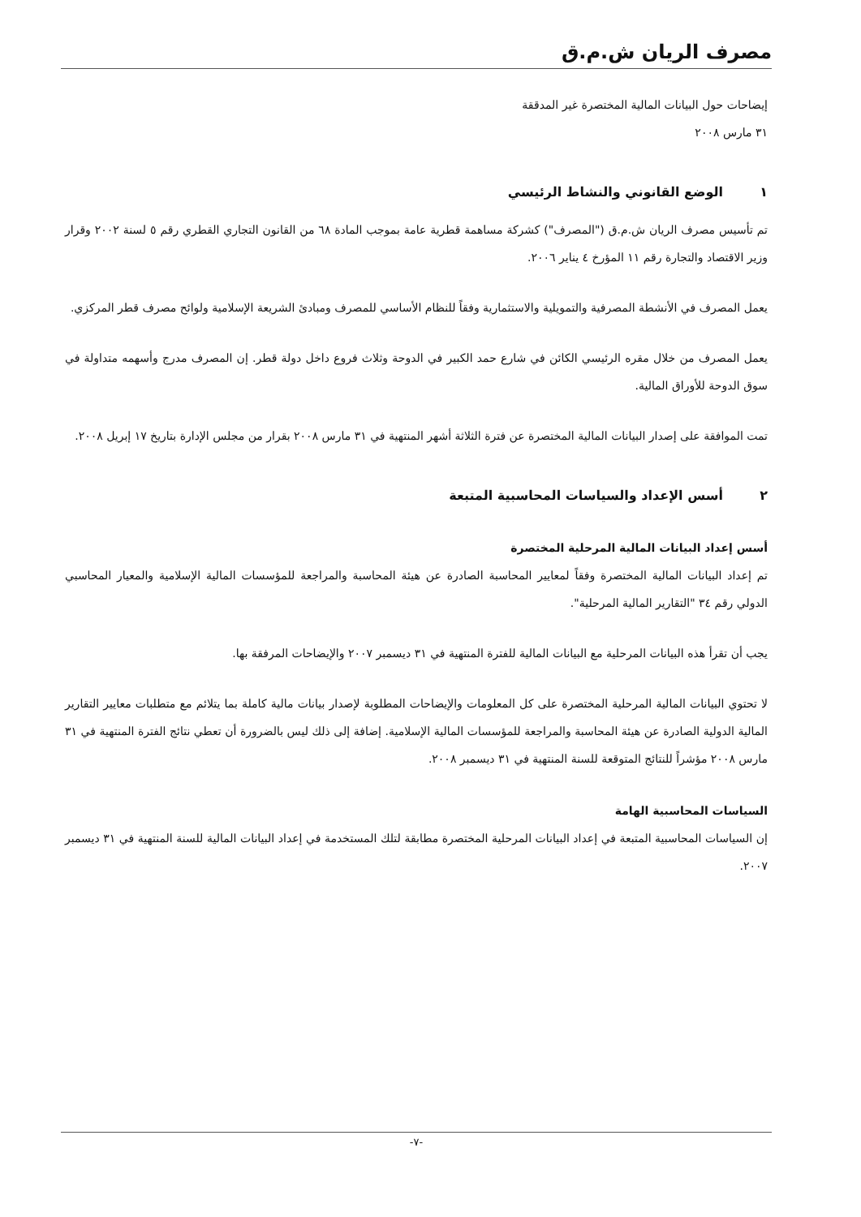مصرف الريان ش.م.ق
إيضاحات حول البيانات المالية المختصرة غير المدققة
٣١ مارس ٢٠٠٨
١ الوضع القانوني والنشاط الرئيسي
تم تأسيس مصرف الريان ش.م.ق ("المصرف") كشركة مساهمة قطرية عامة بموجب المادة ٦٨ من القانون التجاري القطري رقم ٥ لسنة ٢٠٠٢ وقرار وزير الاقتصاد والتجارة رقم ١١ المؤرخ ٤ يناير ٢٠٠٦.
يعمل المصرف في الأنشطة المصرفية والتمويلية والاستثمارية وفقاً للنظام الأساسي للمصرف ومبادئ الشريعة الإسلامية ولوائح مصرف قطر المركزي.
يعمل المصرف من خلال مقره الرئيسي الكائن في شارع حمد الكبير في الدوحة وثلاث فروع داخل دولة قطر. إن المصرف مدرج وأسهمه متداولة في سوق الدوحة للأوراق المالية.
تمت الموافقة على إصدار البيانات المالية المختصرة عن فترة الثلاثة أشهر المنتهية في ٣١ مارس ٢٠٠٨ بقرار من مجلس الإدارة بتاريخ ١٧ إبريل ٢٠٠٨.
٢ أسس الإعداد والسياسات المحاسبية المتبعة
أسس إعداد البيانات المالية المرحلية المختصرة
تم إعداد البيانات المالية المختصرة وفقاً لمعايير المحاسبة الصادرة عن هيئة المحاسبة والمراجعة للمؤسسات المالية الإسلامية والمعيار المحاسبي الدولي رقم ٣٤ "التقارير المالية المرحلية".
يجب أن تقرأ هذه البيانات المرحلية مع البيانات المالية للفترة المنتهية في ٣١ ديسمبر ٢٠٠٧ والإيضاحات المرفقة بها.
لا تحتوي البيانات المالية المرحلية المختصرة على كل المعلومات والإيضاحات المطلوبة لإصدار بيانات مالية كاملة بما يتلائم مع متطلبات معايير التقارير المالية الدولية الصادرة عن هيئة المحاسبة والمراجعة للمؤسسات المالية الإسلامية. إضافة إلى ذلك ليس بالضرورة أن تعطي نتائج الفترة المنتهية في ٣١ مارس ٢٠٠٨ مؤشراً للنتائج المتوقعة للسنة المنتهية في ٣١ ديسمبر ٢٠٠٨.
السياسات المحاسبية الهامة
إن السياسات المحاسبية المتبعة في إعداد البيانات المرحلية المختصرة مطابقة لتلك المستخدمة في إعداد البيانات المالية للسنة المنتهية في ٣١ ديسمبر ٢٠٠٧.
-٧-